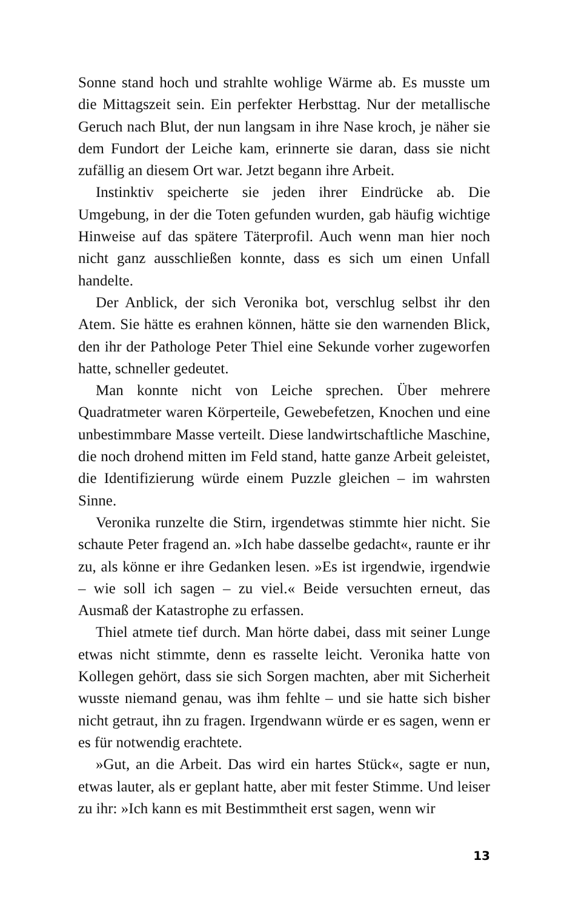Sonne stand hoch und strahlte wohlige Wärme ab. Es musste um die Mittagszeit sein. Ein perfekter Herbsttag. Nur der metallische Geruch nach Blut, der nun langsam in ihre Nase kroch, je näher sie dem Fundort der Leiche kam, erinnerte sie daran, dass sie nicht zufällig an diesem Ort war. Jetzt begann ihre Arbeit.
Instinktiv speicherte sie jeden ihrer Eindrücke ab. Die Umgebung, in der die Toten gefunden wurden, gab häufig wichtige Hinweise auf das spätere Täterprofil. Auch wenn man hier noch nicht ganz ausschließen konnte, dass es sich um einen Unfall handelte.
Der Anblick, der sich Veronika bot, verschlug selbst ihr den Atem. Sie hätte es erahnen können, hätte sie den warnenden Blick, den ihr der Pathologe Peter Thiel eine Sekunde vorher zugeworfen hatte, schneller gedeutet.
Man konnte nicht von Leiche sprechen. Über mehrere Quadratmeter waren Körperteile, Gewebefetzen, Knochen und eine unbestimmbare Masse verteilt. Diese landwirtschaftliche Maschine, die noch drohend mitten im Feld stand, hatte ganze Arbeit geleistet, die Identifizierung würde einem Puzzle gleichen – im wahrsten Sinne.
Veronika runzelte die Stirn, irgendetwas stimmte hier nicht. Sie schaute Peter fragend an. »Ich habe dasselbe gedacht«, raunte er ihr zu, als könne er ihre Gedanken lesen. »Es ist irgendwie, irgendwie – wie soll ich sagen – zu viel.« Beide versuchten erneut, das Ausmaß der Katastrophe zu erfassen.
Thiel atmete tief durch. Man hörte dabei, dass mit seiner Lunge etwas nicht stimmte, denn es rasselte leicht. Veronika hatte von Kollegen gehört, dass sie sich Sorgen machten, aber mit Sicherheit wusste niemand genau, was ihm fehlte – und sie hatte sich bisher nicht getraut, ihn zu fragen. Irgendwann würde er es sagen, wenn er es für notwendig erachtete.
»Gut, an die Arbeit. Das wird ein hartes Stück«, sagte er nun, etwas lauter, als er geplant hatte, aber mit fester Stimme. Und leiser zu ihr: »Ich kann es mit Bestimmtheit erst sagen, wenn wir
13